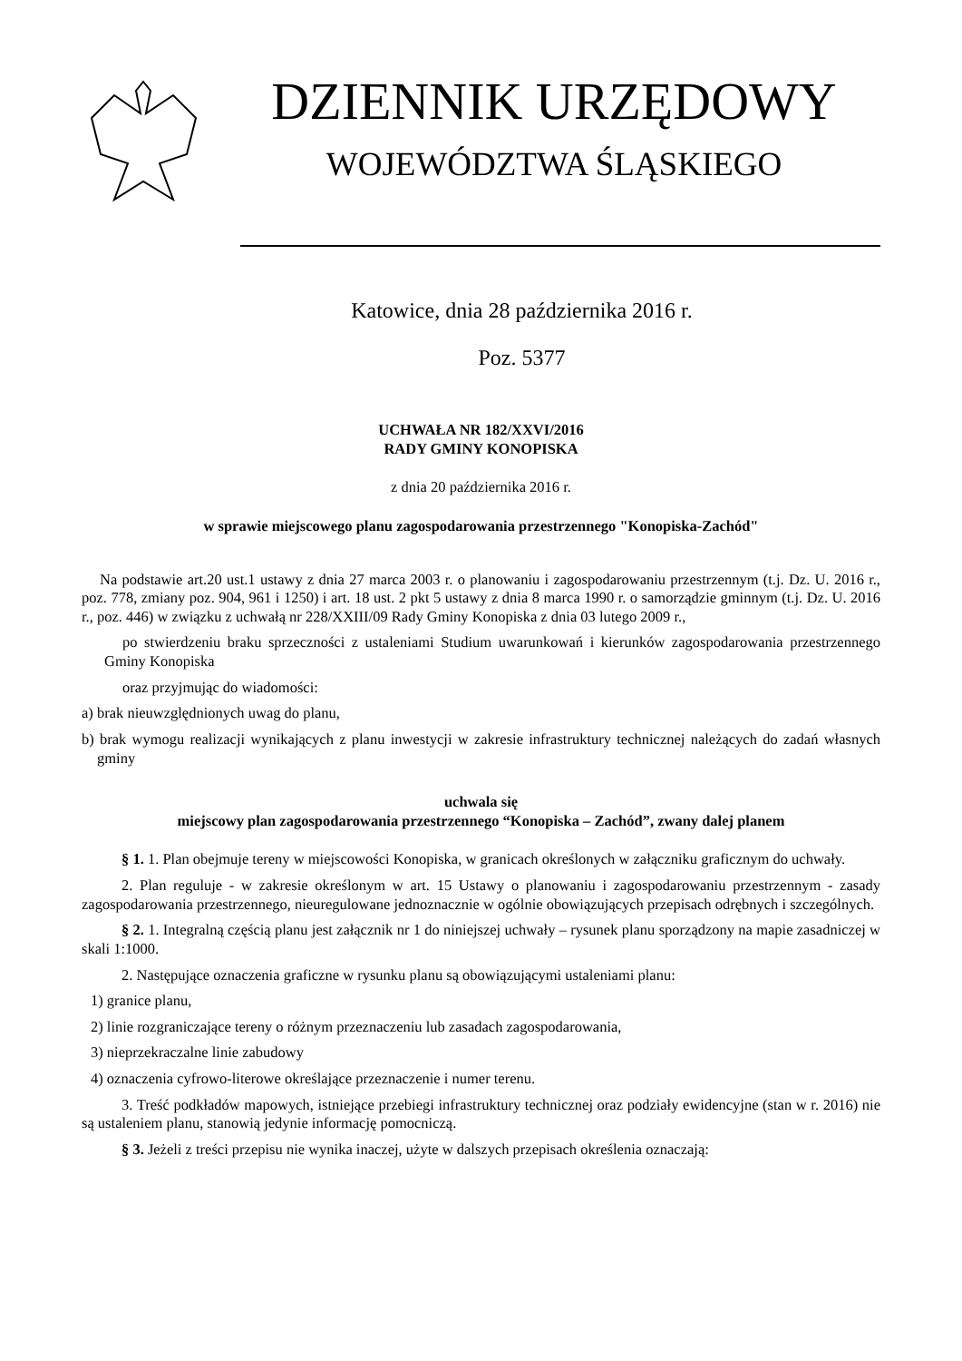DZIENNIK URZĘDOWY
WOJEWÓDZTWA ŚLĄSKIEGO
Katowice, dnia 28 października 2016 r.
Poz. 5377
UCHWAŁA NR 182/XXVI/2016
RADY GMINY KONOPISKA
z dnia 20 października 2016 r.
w sprawie miejscowego planu zagospodarowania przestrzennego "Konopiska-Zachód"
Na podstawie art.20 ust.1 ustawy z dnia 27 marca 2003 r. o planowaniu i zagospodarowaniu przestrzennym (t.j. Dz. U. 2016 r., poz. 778, zmiany poz. 904, 961 i 1250) i art. 18 ust. 2 pkt 5 ustawy z dnia 8 marca 1990 r. o samorządzie gminnym (t.j. Dz. U. 2016 r., poz. 446) w związku z uchwałą nr 228/XXIII/09 Rady Gminy Konopiska z dnia 03 lutego 2009 r.,
po stwierdzeniu braku sprzeczności z ustaleniami Studium uwarunkowań i kierunków zagospodarowania przestrzennego Gminy Konopiska
oraz przyjmując do wiadomości:
a) brak nieuwzględnionych uwag do planu,
b) brak wymogu realizacji wynikających z planu inwestycji w zakresie infrastruktury technicznej należących do zadań własnych gminy
uchwala się
miejscowy plan zagospodarowania przestrzennego “Konopiska – Zachód”, zwany dalej planem
§ 1. 1. Plan obejmuje tereny w miejscowości Konopiska, w granicach określonych w załączniku graficznym do uchwały.
2. Plan reguluje - w zakresie określonym w art. 15 Ustawy o planowaniu i zagospodarowaniu przestrzennym - zasady zagospodarowania przestrzennego, nieuregulowane jednoznacznie w ogólnie obowiązujących przepisach odrębnych i szczególnych.
§ 2. 1. Integralną częścią planu jest załącznik nr 1 do niniejszej uchwały – rysunek planu sporządzony na mapie zasadniczej w skali 1:1000.
2. Następujące oznaczenia graficzne w rysunku planu są obowiązującymi ustaleniami planu:
1) granice planu,
2) linie rozgraniczające tereny o różnym przeznaczeniu lub zasadach zagospodarowania,
3) nieprzekraczalne linie zabudowy
4) oznaczenia cyfrowo-literowe określające przeznaczenie i numer terenu.
3. Treść podkładów mapowych, istniejące przebiegi infrastruktury technicznej oraz podziały ewidencyjne (stan w r. 2016) nie są ustaleniem planu, stanowią jedynie informację pomocniczą.
§ 3. Jeżeli z treści przepisu nie wynika inaczej, użyte w dalszych przepisach określenia oznaczają: